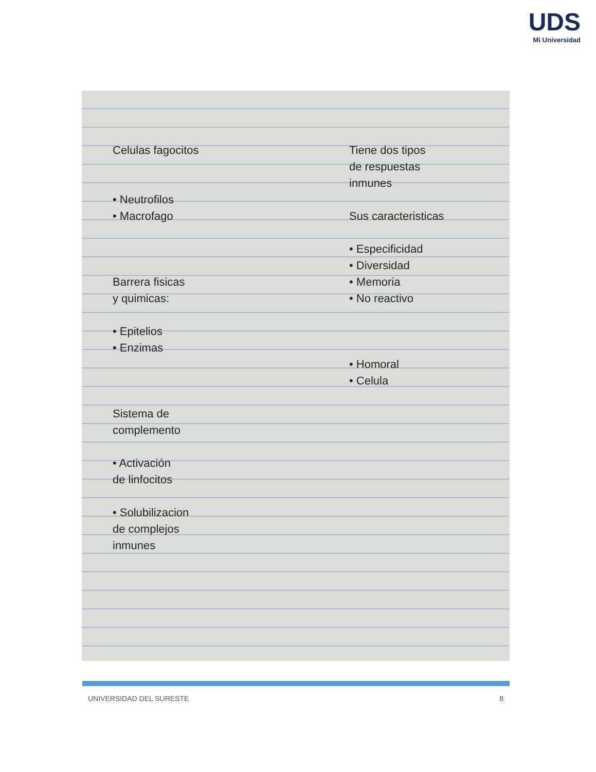UDS
Mi Universidad
Celulas fagocitos
• Neutrofilos
• Macrofago
Barrera fisicas
y quimicas:
• Epitelios
• Enzimas
Sistema de
complemento
• Activación
de linfocitos
• Solubilizacion
de complejos
inmunes
Tiene dos tipos
de respuestas
inmunes
Sus caracteristicas
• Especificidad
• Diversidad
• Memoria
• No reactivo
• Homoral
• Celula
UNIVERSIDAD DEL SURESTE 8